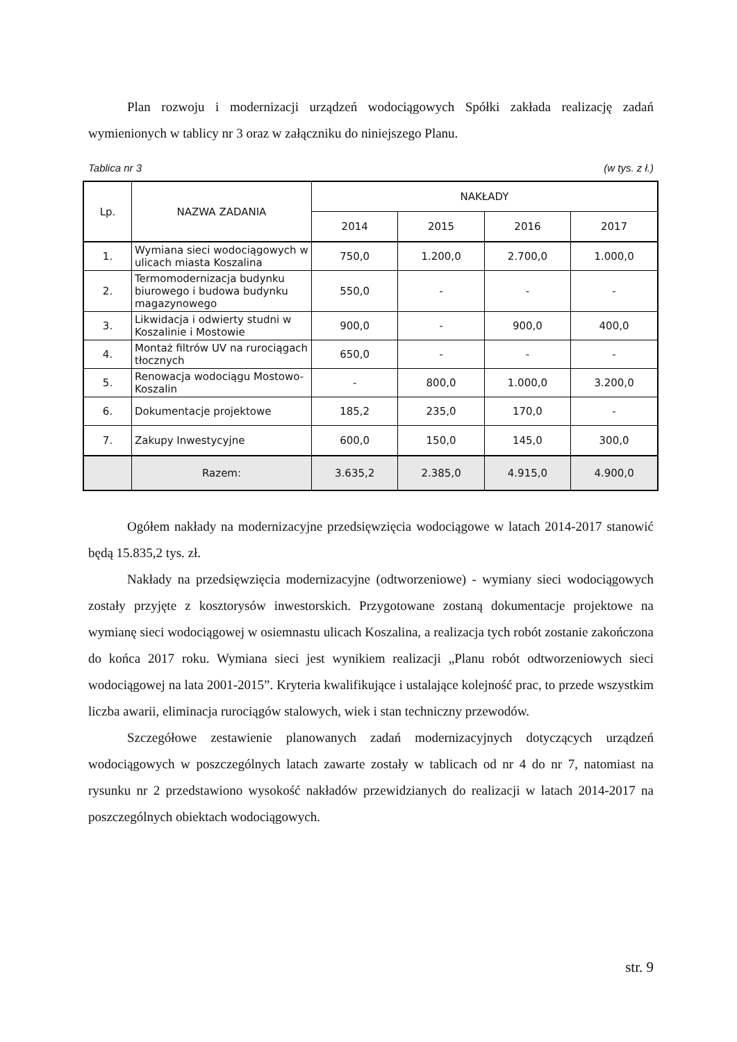Plan rozwoju i modernizacji urządzeń wodociągowych Spółki zakłada realizację zadań wymienionych w tablicy nr 3 oraz w załączniku do niniejszego Planu.
Tablica nr 3 (w tys. z ł.)
| Lp. | NAZWA ZADANIA | NAKŁADY | | | |
| --- | --- | --- | --- | --- | --- |
| | | 2014 | 2015 | 2016 | 2017 |
| 1. | Wymiana sieci wodociągowych w ulicach miasta Koszalina | 750,0 | 1.200,0 | 2.700,0 | 1.000,0 |
| 2. | Termomodernizacja budynku biurowego i budowa budynku magazynowego | 550,0 | - | - | - |
| 3. | Likwidacja i odwierty studni w Koszalinie i Mostowie | 900,0 | - | 900,0 | 400,0 |
| 4. | Montaż filtrów UV na rurociągach tłocznych | 650,0 | - | - | - |
| 5. | Renowacja wodociągu Mostowo-Koszalin | - | 800,0 | 1.000,0 | 3.200,0 |
| 6. | Dokumentacje projektowe | 185,2 | 235,0 | 170,0 | - |
| 7. | Zakupy Inwestycyjne | 600,0 | 150,0 | 145,0 | 300,0 |
| | Razem: | 3.635,2 | 2.385,0 | 4.915,0 | 4.900,0 |
Ogółem nakłady na modernizacyjne przedsięwzięcia wodociągowe w latach 2014-2017 stanowić będą 15.835,2 tys. zł.
Nakłady na przedsięwzięcia modernizacyjne (odtworzeniowe) - wymiany sieci wodociągowych zostały przyjęte z kosztorysów inwestorskich. Przygotowane zostaną dokumentacje projektowe na wymianę sieci wodociągowej w osiemnastu ulicach Koszalina, a realizacja tych robót zostanie zakończona do końca 2017 roku. Wymiana sieci jest wynikiem realizacji „Planu robót odtworzeniowych sieci wodociągowej na lata 2001-2015”. Kryteria kwalifikujące i ustalające kolejność prac, to przede wszystkim liczba awarii, eliminacja rurociągów stalowych, wiek i stan techniczny przewodów.
Szczegółowe zestawienie planowanych zadań modernizacyjnych dotyczących urządzeń wodociągowych w poszczególnych latach zawarte zostały w tablicach od nr 4 do nr 7, natomiast na rysunku nr 2 przedstawiono wysokość nakładów przewidzianych do realizacji w latach 2014-2017 na poszczególnych obiektach wodociągowych.
str. 9